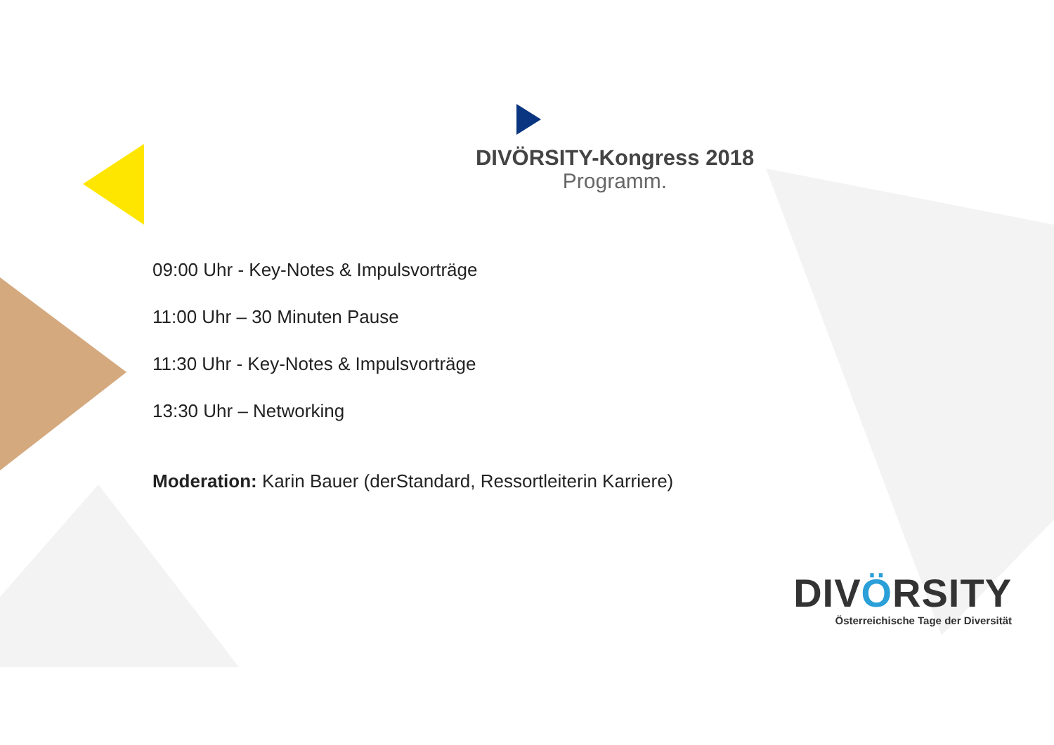DIVÖRSITY-Kongress 2018
Programm.
09:00 Uhr - Key-Notes & Impulsvorträge
11:00 Uhr – 30 Minuten Pause
11:30 Uhr - Key-Notes & Impulsvorträge
13:30 Uhr – Networking
Moderation: Karin Bauer (derStandard, Ressortleiterin Karriere)
DIVÖRSITY
Österreichische Tage der Diversität